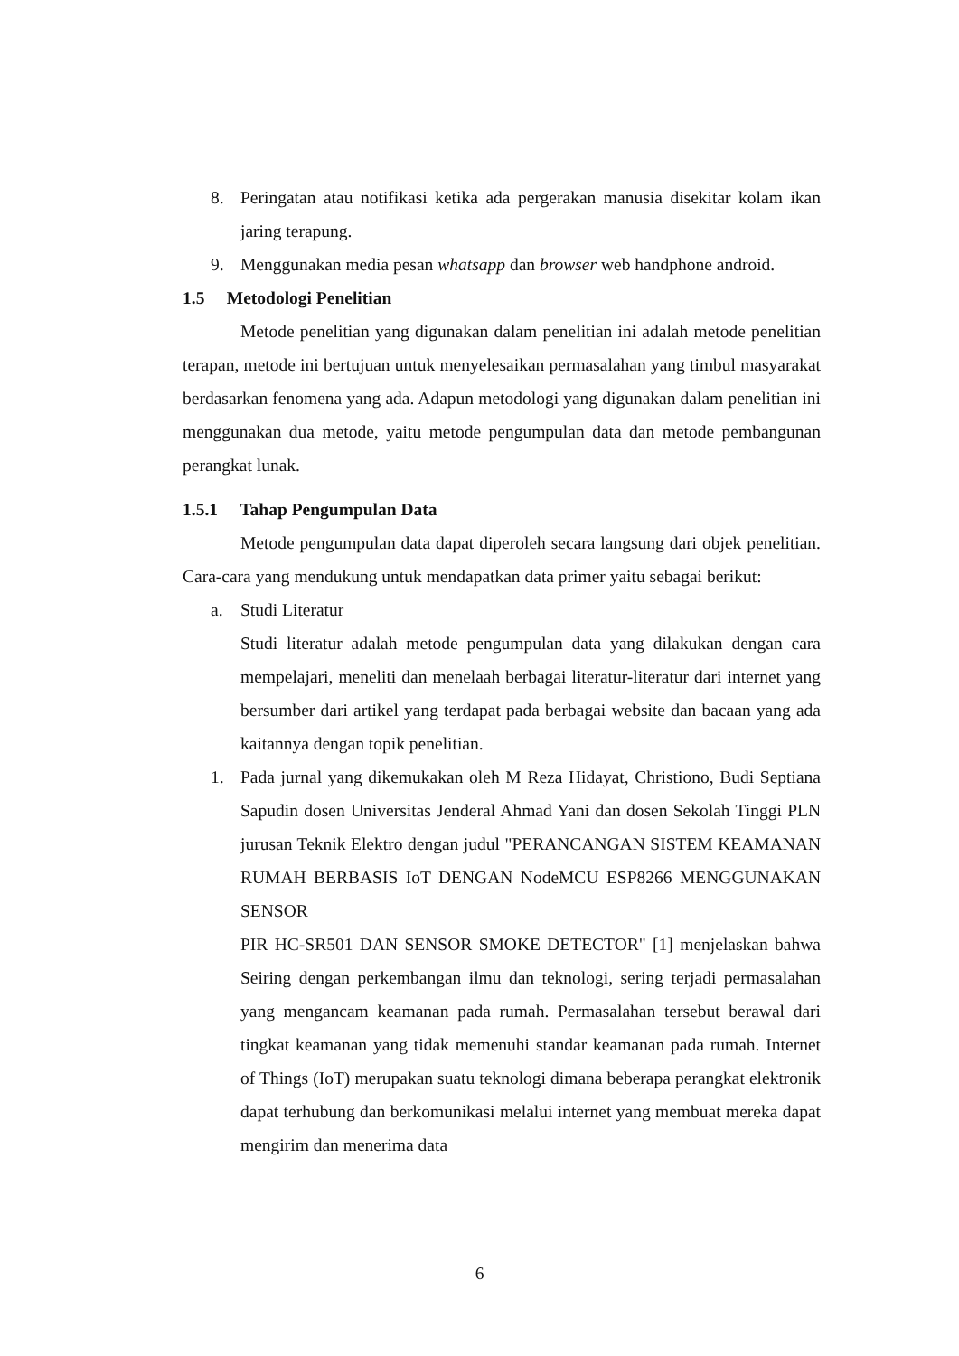8. Peringatan atau notifikasi ketika ada pergerakan manusia disekitar kolam ikan jaring terapung.
9. Menggunakan media pesan whatsapp dan browser web handphone android.
1.5 Metodologi Penelitian
Metode penelitian yang digunakan dalam penelitian ini adalah metode penelitian terapan, metode ini bertujuan untuk menyelesaikan permasalahan yang timbul masyarakat berdasarkan fenomena yang ada. Adapun metodologi yang digunakan dalam penelitian ini menggunakan dua metode, yaitu metode pengumpulan data dan metode pembangunan perangkat lunak.
1.5.1 Tahap Pengumpulan Data
Metode pengumpulan data dapat diperoleh secara langsung dari objek penelitian. Cara-cara yang mendukung untuk mendapatkan data primer yaitu sebagai berikut:
a. Studi Literatur
Studi literatur adalah metode pengumpulan data yang dilakukan dengan cara mempelajari, meneliti dan menelaah berbagai literatur-literatur dari internet yang bersumber dari artikel yang terdapat pada berbagai website dan bacaan yang ada kaitannya dengan topik penelitian.
1. Pada jurnal yang dikemukakan oleh M Reza Hidayat, Christiono, Budi Septiana Sapudin dosen Universitas Jenderal Ahmad Yani dan dosen Sekolah Tinggi PLN jurusan Teknik Elektro dengan judul "PERANCANGAN SISTEM KEAMANAN RUMAH BERBASIS IoT DENGAN NodeMCU ESP8266 MENGGUNAKAN SENSOR
PIR HC-SR501 DAN SENSOR SMOKE DETECTOR" [1] menjelaskan bahwa Seiring dengan perkembangan ilmu dan teknologi, sering terjadi permasalahan yang mengancam keamanan pada rumah. Permasalahan tersebut berawal dari tingkat keamanan yang tidak memenuhi standar keamanan pada rumah. Internet of Things (IoT) merupakan suatu teknologi dimana beberapa perangkat elektronik dapat terhubung dan berkomunikasi melalui internet yang membuat mereka dapat mengirim dan menerima data
6